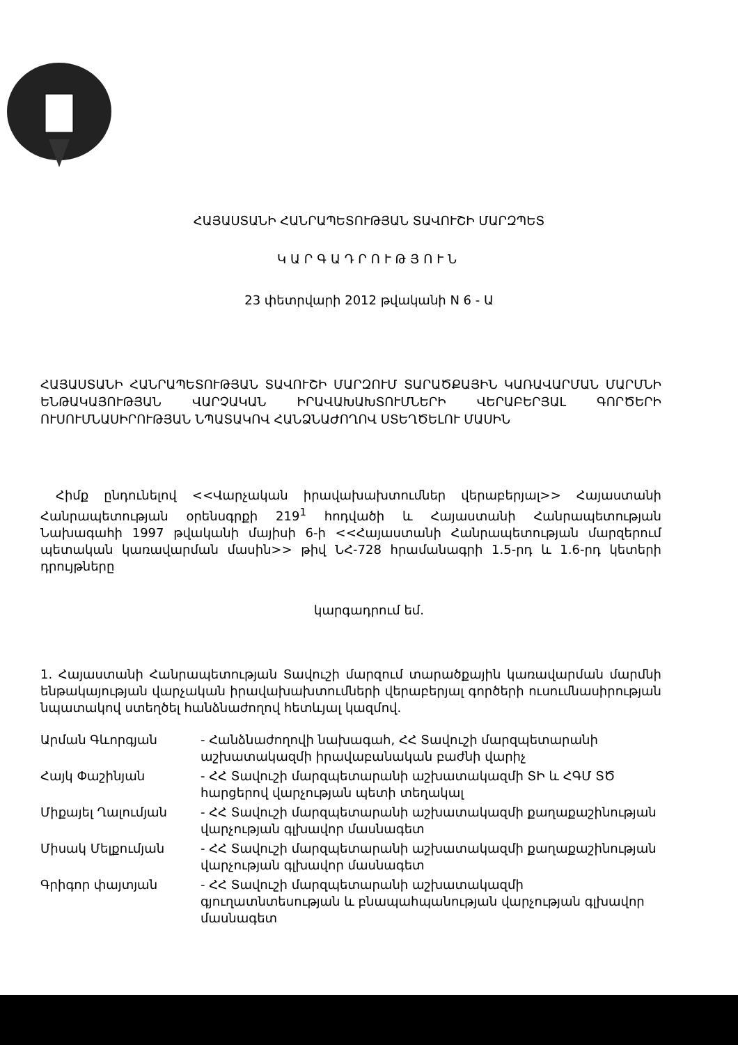ՀԱՅԱՍՏԱՆԻ ՀԱՆՐԱՊԵՏՈՒԹՅԱՆ ՏԱՎՈՒՇԻ ՄԱՐԶՊԵՏ
ԿԱՐԳԱԴՐՈՒԹՅՈՒՆ
23 փետրվարի 2012 թվականի N 6 - Ա
ՀԱՅԱՍՏԱՆԻ ՀԱՆՐԱՊԵՏՈՒԹՅԱՆ ՏԱՎՈՒՇԻ ՄԱՐԶՈՒՄ ՏԱՐԱԾՔԱՅԻՆ ԿԱՌԱՎԱՐՄԱՆ ՄԱՐՄՆԻ ԵՆԹԱԿԱՅՈՒԹՅԱՆ ՎԱՐՉԱԿԱՆ ԻՐԱՎԱԽԱԽՏՈՒՄՆԵՐԻ ՎԵՐԱԲԵՐՅԱԼ ԳՈՐԾԵՐԻ ՈՒՍՈՒՄՆԱՍԻՐՈՒԹՅԱՆ ՆՊԱՏԱԿՈՎ ՀԱՆՁՆԱԺՈՂՈՎ ՍՏԵՂԾԵԼՈՒ ՄԱՍԻՆ
Հիմք ընդունելով <<Վարչական իրավախախտումներ վերաբերյալ>> Հայաստանի Հանրապետության օրենսգրքի 219<sup>1</sup> հոդվածի և Հայաստանի Հանրապետության Նախագահի 1997 թվականի մայիսի 6-ի <<Հայաստանի Հանրապետության մարզերում պետական կառավարման մասին>> թիվ ՆՀ-728 հրամանագրի 1.5-րդ և 1.6-րդ կետերի դրույթները
կարգադրում եմ.
1. Հայաստանի Հանրապետության Տավուշի մարզում տարածքային կառավարման մարմնի ենթակայության վարչական իրավախախտումների վերաբերյալ գործերի ուսումնասիրության նպատակով ստեղծել հանձնաժողով հետևյալ կազմով.
Արման Գևորգյան - Հանձնաժողովի նախագահ, ՀՀ Տավուշի մարզպետարանի աշխատակազմի իրավաբանական բաժնի վարիչ
Հայկ Փաշինյան - ՀՀ Տավուշի մարզպետարանի աշխատակազմի ՏԻ և ՀԳՄ ՏԾ հարցերով վարչության պետի տեղակալ
Միքայել Ղալումյան - ՀՀ Տավուշի մարզպետարանի աշխատակազմի քաղաքաշինության վարչության գլխավոր մասնագետ
Միսակ Մելքումյան - ՀՀ Տավուշի մարզպետարանի աշխատակազմի քաղաքաշինության վարչության գլխավոր մասնագետ
Գրիգոր փայտյան - ՀՀ Տավուշի մարզպետարանի աշխատակազմի գյուղատնտեսության և բնապահպանության վարչության գլխավոր մասնագետ